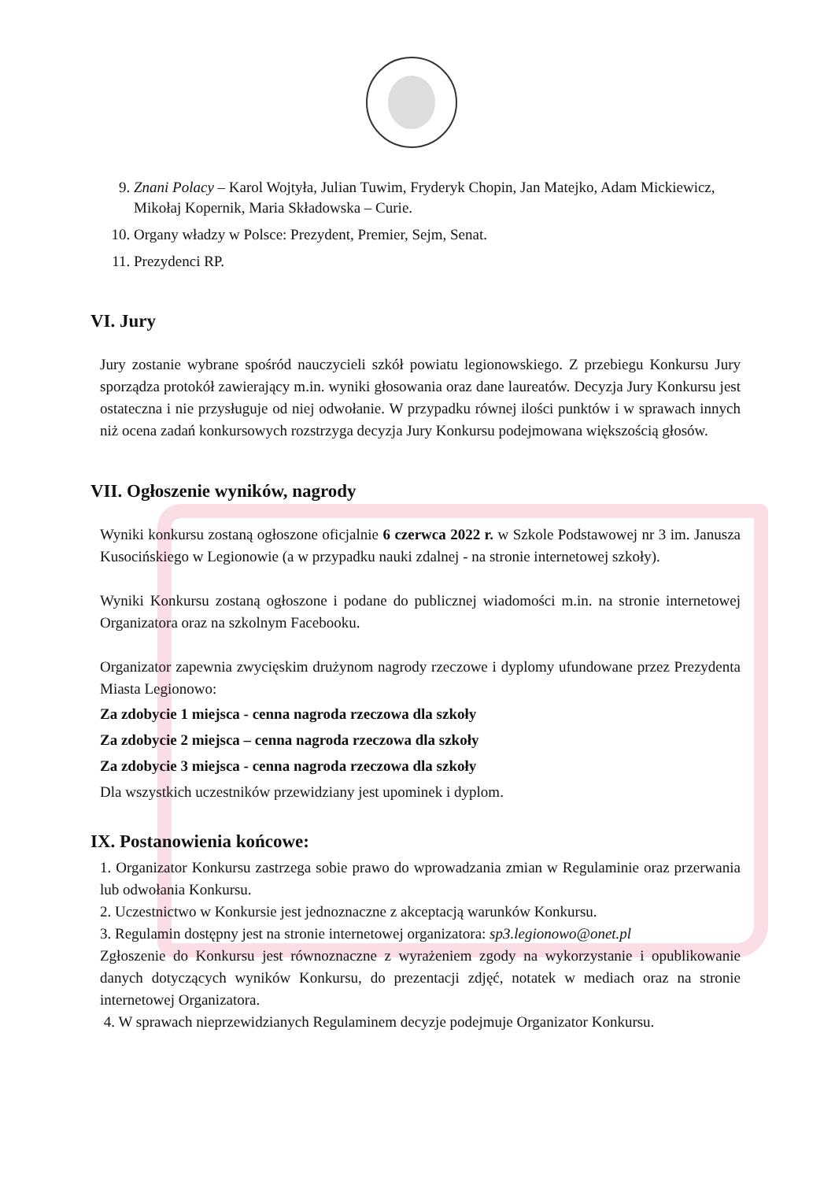9. Znani Polacy – Karol Wojtyła, Julian Tuwim, Fryderyk Chopin, Jan Matejko, Adam Mickiewicz, Mikołaj Kopernik, Maria Składowska – Curie.
10. Organy władzy w Polsce: Prezydent, Premier, Sejm, Senat.
11. Prezydenci RP.
VI. Jury
Jury zostanie wybrane spośród nauczycieli szkół powiatu legionowskiego. Z przebiegu Konkursu Jury sporządza protokół zawierający m.in. wyniki głosowania oraz dane laureatów. Decyzja Jury Konkursu jest ostateczna i nie przysługuje od niej odwołanie. W przypadku równej ilości punktów i w sprawach innych niż ocena zadań konkursowych rozstrzyga decyzja Jury Konkursu podejmowana większością głosów.
VII. Ogłoszenie wyników, nagrody
Wyniki konkursu zostaną ogłoszone oficjalnie 6 czerwca 2022 r. w Szkole Podstawowej nr 3 im. Janusza Kusocińskiego w Legionowie (a w przypadku nauki zdalnej - na stronie internetowej szkoły).
Wyniki Konkursu zostaną ogłoszone i podane do publicznej wiadomości m.in. na stronie internetowej Organizatora oraz na szkolnym Facebooku.
Organizator zapewnia zwycięskim drużynom nagrody rzeczowe i dyplomy ufundowane przez Prezydenta Miasta Legionowo:
Za zdobycie 1 miejsca - cenna nagroda rzeczowa dla szkoły
Za zdobycie 2 miejsca – cenna nagroda rzeczowa dla szkoły
Za zdobycie 3 miejsca - cenna nagroda rzeczowa dla szkoły
Dla wszystkich uczestników przewidziany jest upominek i dyplom.
IX. Postanowienia końcowe:
1. Organizator Konkursu zastrzega sobie prawo do wprowadzania zmian w Regulaminie oraz przerwania lub odwołania Konkursu.
2. Uczestnictwo w Konkursie jest jednoznaczne z akceptacją warunków Konkursu.
3. Regulamin dostępny jest na stronie internetowej organizatora: sp3.legionowo@onet.pl
Zgłoszenie do Konkursu jest równoznaczne z wyrażeniem zgody na wykorzystanie i opublikowanie danych dotyczących wyników Konkursu, do prezentacji zdjęć, notatek w mediach oraz na stronie internetowej Organizatora.
4. W sprawach nieprzewidzianych Regulaminem decyzje podejmuje Organizator Konkursu.